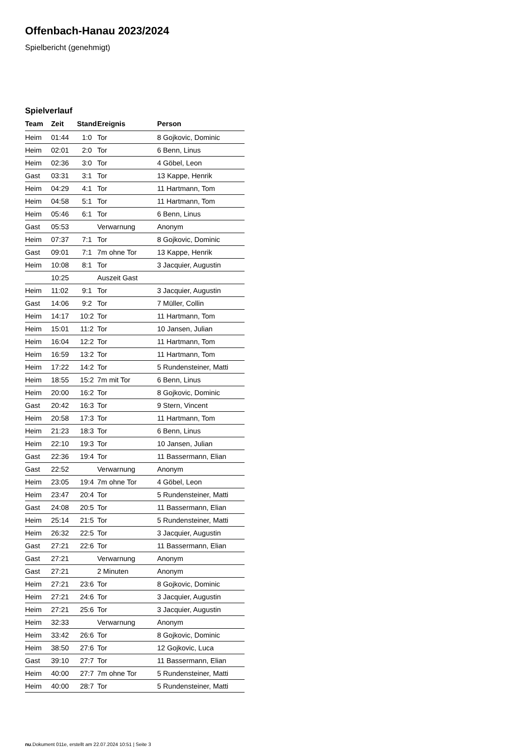Offenbach-Hanau 2023/2024
Spielbericht (genehmigt)
Spielverlauf
| Team | Zeit | Stand | Ereignis | Person |
| --- | --- | --- | --- | --- |
| Heim | 01:44 | 1:0 | Tor | 8 Gojkovic, Dominic |
| Heim | 02:01 | 2:0 | Tor | 6 Benn, Linus |
| Heim | 02:36 | 3:0 | Tor | 4 Göbel, Leon |
| Gast | 03:31 | 3:1 | Tor | 13 Kappe, Henrik |
| Heim | 04:29 | 4:1 | Tor | 11 Hartmann, Tom |
| Heim | 04:58 | 5:1 | Tor | 11 Hartmann, Tom |
| Heim | 05:46 | 6:1 | Tor | 6 Benn, Linus |
| Gast | 05:53 | | Verwarnung | Anonym |
| Heim | 07:37 | 7:1 | Tor | 8 Gojkovic, Dominic |
| Gast | 09:01 | 7:1 | 7m ohne Tor | 13 Kappe, Henrik |
| Heim | 10:08 | 8:1 | Tor | 3 Jacquier, Augustin |
| | 10:25 | | Auszeit Gast | |
| Heim | 11:02 | 9:1 | Tor | 3 Jacquier, Augustin |
| Gast | 14:06 | 9:2 | Tor | 7 Müller, Collin |
| Heim | 14:17 | 10:2 | Tor | 11 Hartmann, Tom |
| Heim | 15:01 | 11:2 | Tor | 10 Jansen, Julian |
| Heim | 16:04 | 12:2 | Tor | 11 Hartmann, Tom |
| Heim | 16:59 | 13:2 | Tor | 11 Hartmann, Tom |
| Heim | 17:22 | 14:2 | Tor | 5 Rundensteiner, Matti |
| Heim | 18:55 | 15:2 | 7m mit Tor | 6 Benn, Linus |
| Heim | 20:00 | 16:2 | Tor | 8 Gojkovic, Dominic |
| Gast | 20:42 | 16:3 | Tor | 9 Stern, Vincent |
| Heim | 20:58 | 17:3 | Tor | 11 Hartmann, Tom |
| Heim | 21:23 | 18:3 | Tor | 6 Benn, Linus |
| Heim | 22:10 | 19:3 | Tor | 10 Jansen, Julian |
| Gast | 22:36 | 19:4 | Tor | 11 Bassermann, Elian |
| Gast | 22:52 | | Verwarnung | Anonym |
| Heim | 23:05 | 19:4 | 7m ohne Tor | 4 Göbel, Leon |
| Heim | 23:47 | 20:4 | Tor | 5 Rundensteiner, Matti |
| Gast | 24:08 | 20:5 | Tor | 11 Bassermann, Elian |
| Heim | 25:14 | 21:5 | Tor | 5 Rundensteiner, Matti |
| Heim | 26:32 | 22:5 | Tor | 3 Jacquier, Augustin |
| Gast | 27:21 | 22:6 | Tor | 11 Bassermann, Elian |
| Gast | 27:21 | | Verwarnung | Anonym |
| Gast | 27:21 | | 2 Minuten | Anonym |
| Heim | 27:21 | 23:6 | Tor | 8 Gojkovic, Dominic |
| Heim | 27:21 | 24:6 | Tor | 3 Jacquier, Augustin |
| Heim | 27:21 | 25:6 | Tor | 3 Jacquier, Augustin |
| Heim | 32:33 | | Verwarnung | Anonym |
| Heim | 33:42 | 26:6 | Tor | 8 Gojkovic, Dominic |
| Heim | 38:50 | 27:6 | Tor | 12 Gojkovic, Luca |
| Gast | 39:10 | 27:7 | Tor | 11 Bassermann, Elian |
| Heim | 40:00 | 27:7 | 7m ohne Tor | 5 Rundensteiner, Matti |
| Heim | 40:00 | 28:7 | Tor | 5 Rundensteiner, Matti |
nu.Dokument 011e, erstellt am 22.07.2024 10:51 | Seite 3